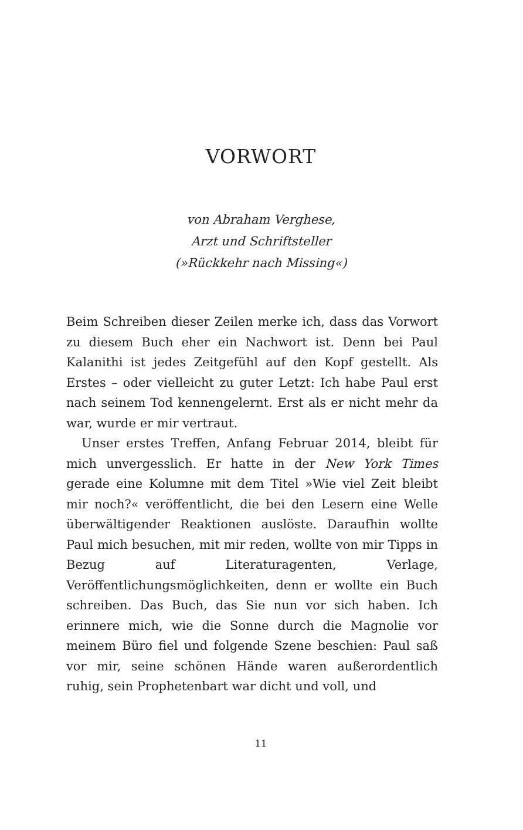VORWORT
von Abraham Verghese,
Arzt und Schriftsteller
(»Rückkehr nach Missing«)
Beim Schreiben dieser Zeilen merke ich, dass das Vorwort zu diesem Buch eher ein Nachwort ist. Denn bei Paul Kalanithi ist jedes Zeitgefühl auf den Kopf gestellt. Als Erstes – oder vielleicht zu guter Letzt: Ich habe Paul erst nach seinem Tod kennengelernt. Erst als er nicht mehr da war, wurde er mir vertraut.
Unser erstes Treffen, Anfang Februar 2014, bleibt für mich unvergesslich. Er hatte in der New York Times gerade eine Kolumne mit dem Titel »Wie viel Zeit bleibt mir noch?« veröffentlicht, die bei den Lesern eine Welle überwältigender Reaktionen auslöste. Daraufhin wollte Paul mich besuchen, mit mir reden, wollte von mir Tipps in Bezug auf Literaturagenten, Verlage, Veröffentlichungsmöglichkeiten, denn er wollte ein Buch schreiben. Das Buch, das Sie nun vor sich haben. Ich erinnere mich, wie die Sonne durch die Magnolie vor meinem Büro fiel und folgende Szene beschien: Paul saß vor mir, seine schönen Hände waren außerordentlich ruhig, sein Prophetenbart war dicht und voll, und
11